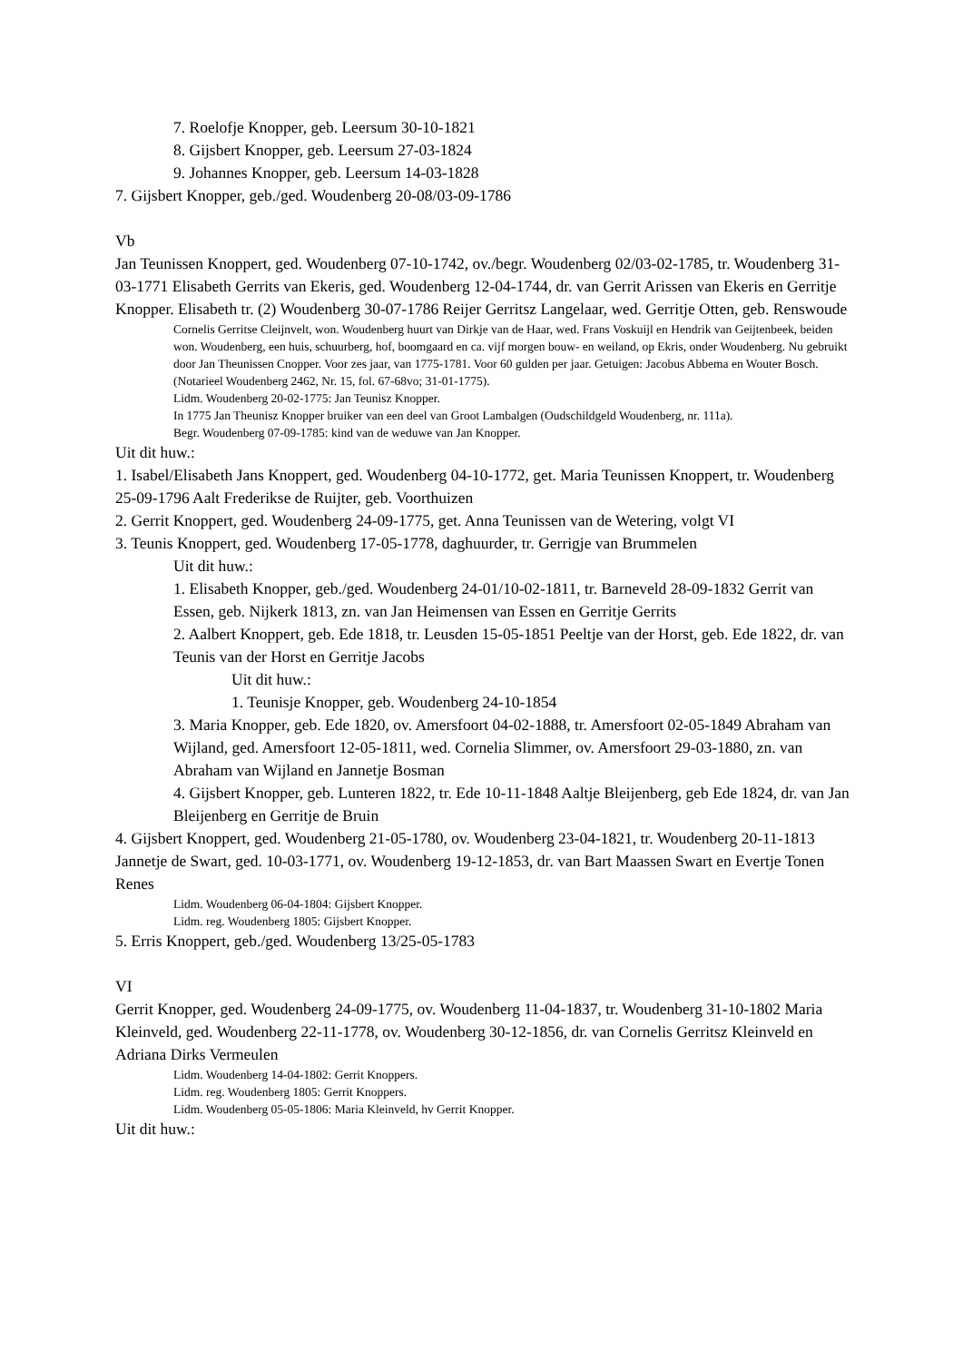7. Roelofje Knopper, geb. Leersum 30-10-1821
8. Gijsbert Knopper, geb. Leersum 27-03-1824
9. Johannes Knopper, geb. Leersum 14-03-1828
7. Gijsbert Knopper, geb./ged. Woudenberg 20-08/03-09-1786
Vb
Jan Teunissen Knoppert, ged. Woudenberg 07-10-1742, ov./begr. Woudenberg 02/03-02-1785, tr. Woudenberg 31-03-1771 Elisabeth Gerrits van Ekeris, ged. Woudenberg 12-04-1744, dr. van Gerrit Arissen van Ekeris en Gerritje Knopper. Elisabeth tr. (2) Woudenberg 30-07-1786 Reijer Gerritsz Langelaar, wed. Gerritje Otten, geb. Renswoude
Cornelis Gerritse Cleijnvelt, won. Woudenberg huurt van Dirkje van de Haar, wed. Frans Voskuijl en Hendrik van Geijtenbeek, beiden won. Woudenberg, een huis, schuurberg, hof, boomgaard en ca. vijf morgen bouw- en weiland, op Ekris, onder Woudenberg. Nu gebruikt door Jan Theunissen Cnopper. Voor zes jaar, van 1775-1781. Voor 60 gulden per jaar. Getuigen: Jacobus Abbema en Wouter Bosch. (Notarieel Woudenberg 2462, Nr. 15, fol. 67-68vo; 31-01-1775).
Lidm. Woudenberg 20-02-1775: Jan Teunisz Knopper.
In 1775 Jan Theunisz Knopper bruiker van een deel van Groot Lambalgen (Oudschildgeld Woudenberg, nr. 111a).
Begr. Woudenberg 07-09-1785: kind van de weduwe van Jan Knopper.
Uit dit huw.:
1. Isabel/Elisabeth Jans Knoppert, ged. Woudenberg 04-10-1772, get. Maria Teunissen Knoppert, tr. Woudenberg 25-09-1796 Aalt Frederikse de Ruijter, geb. Voorthuizen
2. Gerrit Knoppert, ged. Woudenberg 24-09-1775, get. Anna Teunissen van de Wetering, volgt VI
3. Teunis Knoppert, ged. Woudenberg 17-05-1778, daghuurder, tr. Gerrigje van Brummelen
Uit dit huw.:
1. Elisabeth Knopper, geb./ged. Woudenberg 24-01/10-02-1811, tr. Barneveld 28-09-1832 Gerrit van Essen, geb. Nijkerk 1813, zn. van Jan Heimensen van Essen en Gerritje Gerrits
2. Aalbert Knoppert, geb. Ede 1818, tr. Leusden 15-05-1851 Peeltje van der Horst, geb. Ede 1822, dr. van Teunis van der Horst en Gerritje Jacobs
Uit dit huw.:
1. Teunisje Knopper, geb. Woudenberg 24-10-1854
3. Maria Knopper, geb. Ede 1820, ov. Amersfoort 04-02-1888, tr. Amersfoort 02-05-1849 Abraham van Wijland, ged. Amersfoort 12-05-1811, wed. Cornelia Slimmer, ov. Amersfoort 29-03-1880, zn. van Abraham van Wijland en Jannetje Bosman
4. Gijsbert Knopper, geb. Lunteren 1822, tr. Ede 10-11-1848 Aaltje Bleijenberg, geb Ede 1824, dr. van Jan Bleijenberg en Gerritje de Bruin
4. Gijsbert Knoppert, ged. Woudenberg 21-05-1780, ov. Woudenberg 23-04-1821, tr. Woudenberg 20-11-1813 Jannetje de Swart, ged. 10-03-1771, ov. Woudenberg 19-12-1853, dr. van Bart Maassen Swart en Evertje Tonen Renes
Lidm. Woudenberg 06-04-1804: Gijsbert Knopper.
Lidm. reg. Woudenberg 1805: Gijsbert Knopper.
5. Erris Knoppert, geb./ged. Woudenberg 13/25-05-1783
VI
Gerrit Knopper, ged. Woudenberg 24-09-1775, ov. Woudenberg 11-04-1837, tr. Woudenberg 31-10-1802 Maria Kleinveld, ged. Woudenberg 22-11-1778, ov. Woudenberg 30-12-1856, dr. van Cornelis Gerritsz Kleinveld en Adriana Dirks Vermeulen
Lidm. Woudenberg 14-04-1802: Gerrit Knoppers.
Lidm. reg. Woudenberg 1805: Gerrit Knoppers.
Lidm. Woudenberg 05-05-1806: Maria Kleinveld, hv Gerrit Knopper.
Uit dit huw.: